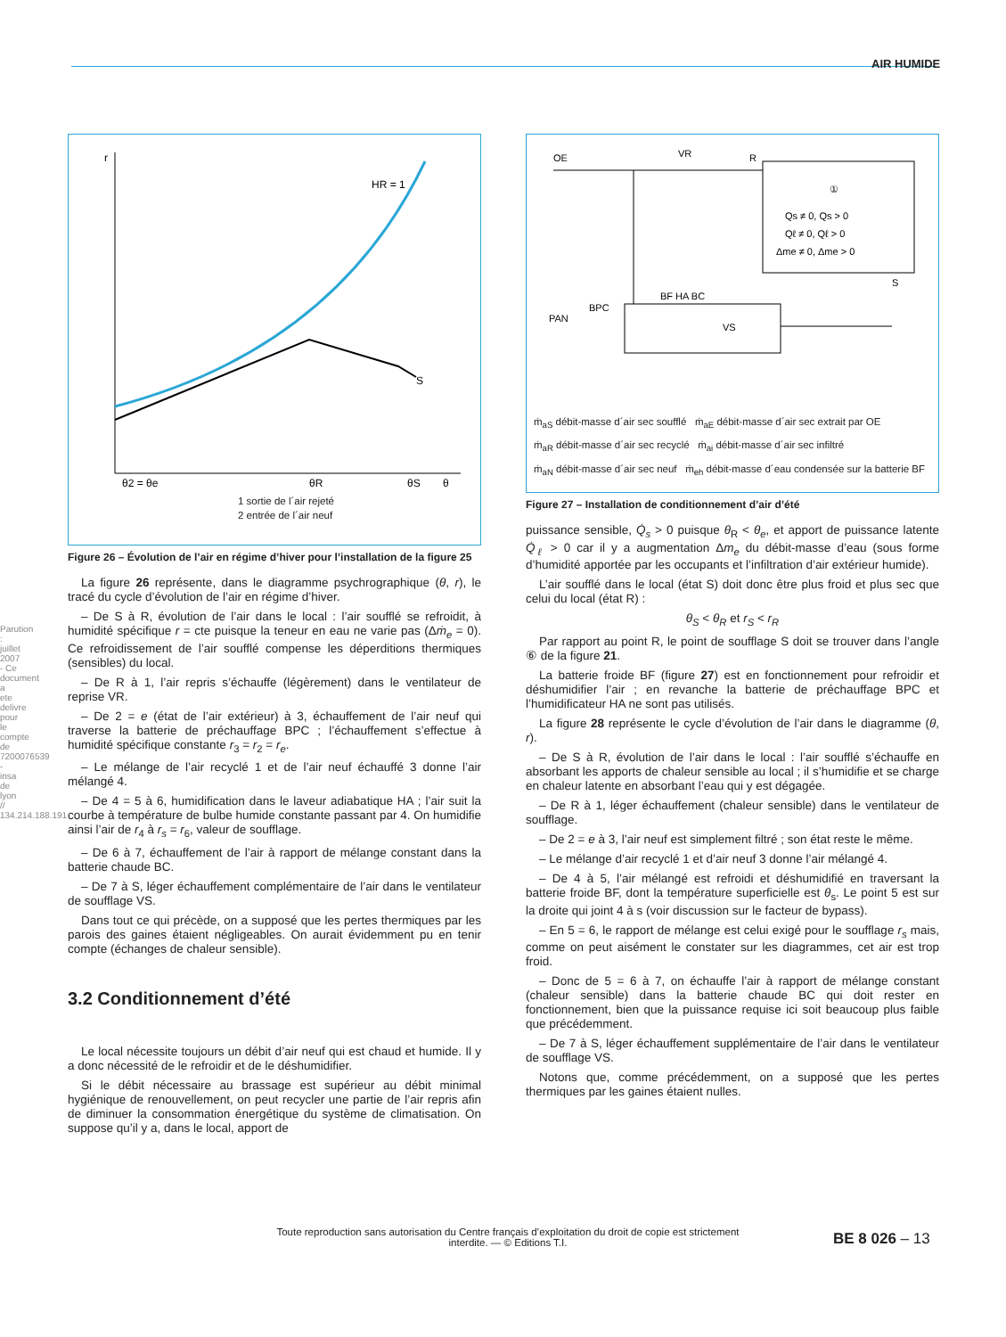AIR HUMIDE
Parution : juillet 2007 - Ce document a ete delivre pour le compte de 7200076539 - insa de lyon // 134.214.188.191
r
θ
S
HR = 1
θ2 = θe
θR
θS
1 sortie de l´air rejeté
2 entrée de l´air neuf
Figure 26 – Évolution de l’air en régime d’hiver pour l’installation de la figure 25
La figure 26 représente, dans le diagramme psychrographique (θ, r), le tracé du cycle d’évolution de l’air en régime d’hiver.
– De S à R, évolution de l’air dans le local : l’air soufflé se refroidit, à humidité spécifique r = cte puisque la teneur en eau ne varie pas (Δṁ<sub>e</sub> = 0). Ce refroidissement de l’air soufflé compense les déperditions thermiques (sensibles) du local.
– De R à 1, l’air repris s’échauffe (légèrement) dans le ventilateur de reprise VR.
– De 2 = e (état de l’air extérieur) à 3, échauffement de l’air neuf qui traverse la batterie de préchauffage BPC ; l’échauffement s’effectue à humidité spécifique constante r<sub>3</sub> = r<sub>2</sub> = r<sub>e</sub>.
– Le mélange de l’air recyclé 1 et de l’air neuf échauffé 3 donne l’air mélangé 4.
– De 4 = 5 à 6, humidification dans le laveur adiabatique HA ; l’air suit la courbe à température de bulbe humide constante passant par 4. On humidifie ainsi l’air de r<sub>4</sub> à r<sub>s</sub> = r<sub>6</sub>, valeur de soufflage.
– De 6 à 7, échauffement de l’air à rapport de mélange constant dans la batterie chaude BC.
– De 7 à S, léger échauffement complémentaire de l’air dans le ventilateur de soufflage VS.
Dans tout ce qui précède, on a supposé que les pertes thermiques par les parois des gaines étaient négligeables. On aurait évidemment pu en tenir compte (échanges de chaleur sensible).
3.2 Conditionnement d’été
Le local nécessite toujours un débit d’air neuf qui est chaud et humide. Il y a donc nécessité de le refroidir et de le déshumidifier.
Si le débit nécessaire au brassage est supérieur au débit minimal hygiénique de renouvellement, on peut recycler une partie de l’air repris afin de diminuer la consommation énergétique du système de climatisation. On suppose qu’il y a, dans le local, apport de
OE
VR
R
①
Qs ≠ 0, Qs > 0
Qℓ ≠ 0, Qℓ > 0
Δme ≠ 0, Δme > 0
BF HA BC
PAN
BPC
VS
S
ṁ<sub>aS</sub> débit-masse d´air sec soufflé ṁ<sub>aE</sub> débit-masse d´air sec extrait par OE
ṁ<sub>aR</sub> débit-masse d´air sec recyclé ṁ<sub>ai</sub> débit-masse d´air sec infiltré
ṁ<sub>aN</sub> débit-masse d´air sec neuf ṁ<sub>eh</sub> débit-masse d´eau condensée sur la batterie BF
Figure 27 – Installation de conditionnement d’air d’été
puissance sensible, Q̇<sub>s</sub> > 0 puisque θ<sub>R</sub> < θ<sub>e</sub>, et apport de puissance latente Q̇<sub>ℓ</sub> > 0 car il y a augmentation Δm<sub>e</sub> du débit-masse d’eau (sous forme d’humidité apportée par les occupants et l’infiltration d’air extérieur humide).
L’air soufflé dans le local (état S) doit donc être plus froid et plus sec que celui du local (état R) :
θ<sub>S</sub> < θ<sub>R</sub> et r<sub>S</sub> < r<sub>R</sub>
Par rapport au point R, le point de soufflage S doit se trouver dans l’angle ⑥ de la figure 21.
La batterie froide BF (figure 27) est en fonctionnement pour refroidir et déshumidifier l’air ; en revanche la batterie de préchauffage BPC et l’humidificateur HA ne sont pas utilisés.
La figure 28 représente le cycle d’évolution de l’air dans le diagramme (θ, r).
– De S à R, évolution de l’air dans le local : l’air soufflé s’échauffe en absorbant les apports de chaleur sensible au local ; il s’humidifie et se charge en chaleur latente en absorbant l’eau qui y est dégagée.
– De R à 1, léger échauffement (chaleur sensible) dans le ventilateur de soufflage.
– De 2 = e à 3, l’air neuf est simplement filtré ; son état reste le même.
– Le mélange d’air recyclé 1 et d’air neuf 3 donne l’air mélangé 4.
– De 4 à 5, l’air mélangé est refroidi et déshumidifié en traversant la batterie froide BF, dont la température superficielle est θ<sub>s</sub>. Le point 5 est sur la droite qui joint 4 à s (voir discussion sur le facteur de bypass).
– En 5 = 6, le rapport de mélange est celui exigé pour le soufflage r<sub>s</sub> mais, comme on peut aisément le constater sur les diagrammes, cet air est trop froid.
– Donc de 5 = 6 à 7, on échauffe l’air à rapport de mélange constant (chaleur sensible) dans la batterie chaude BC qui doit rester en fonctionnement, bien que la puissance requise ici soit beaucoup plus faible que précédemment.
– De 7 à S, léger échauffement supplémentaire de l’air dans le ventilateur de soufflage VS.
Notons que, comme précédemment, on a supposé que les pertes thermiques par les gaines étaient nulles.
Toute reproduction sans autorisation du Centre français d’exploitation du droit de copie est strictement interdite. — © Editions T.I.
BE 8 026 – 13